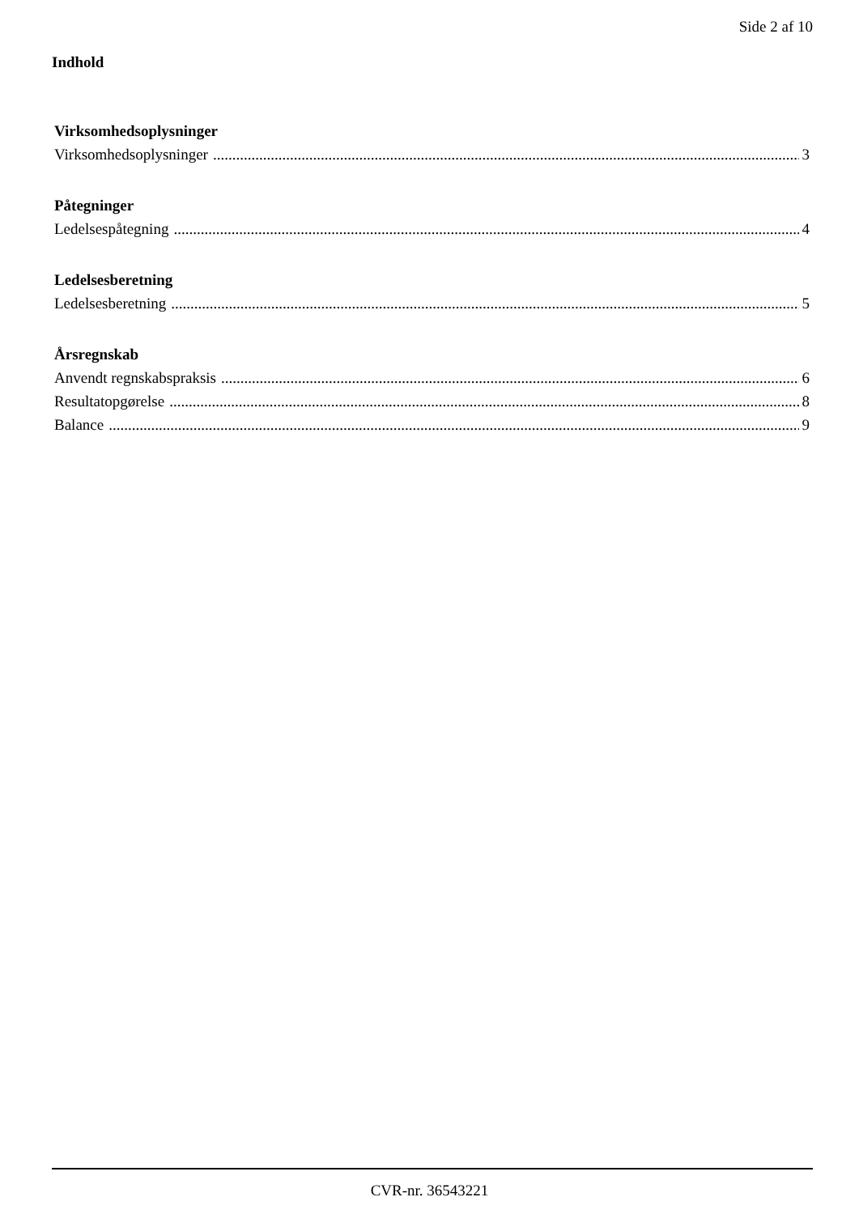Side 2 af 10
Indhold
Virksomhedsoplysninger
Virksomhedsoplysninger 3
Påtegninger
Ledelsespåtegning 4
Ledelsesberetning
Ledelsesberetning 5
Årsregnskab
Anvendt regnskabspraksis 6
Resultatopgørelse 8
Balance 9
CVR-nr. 36543221